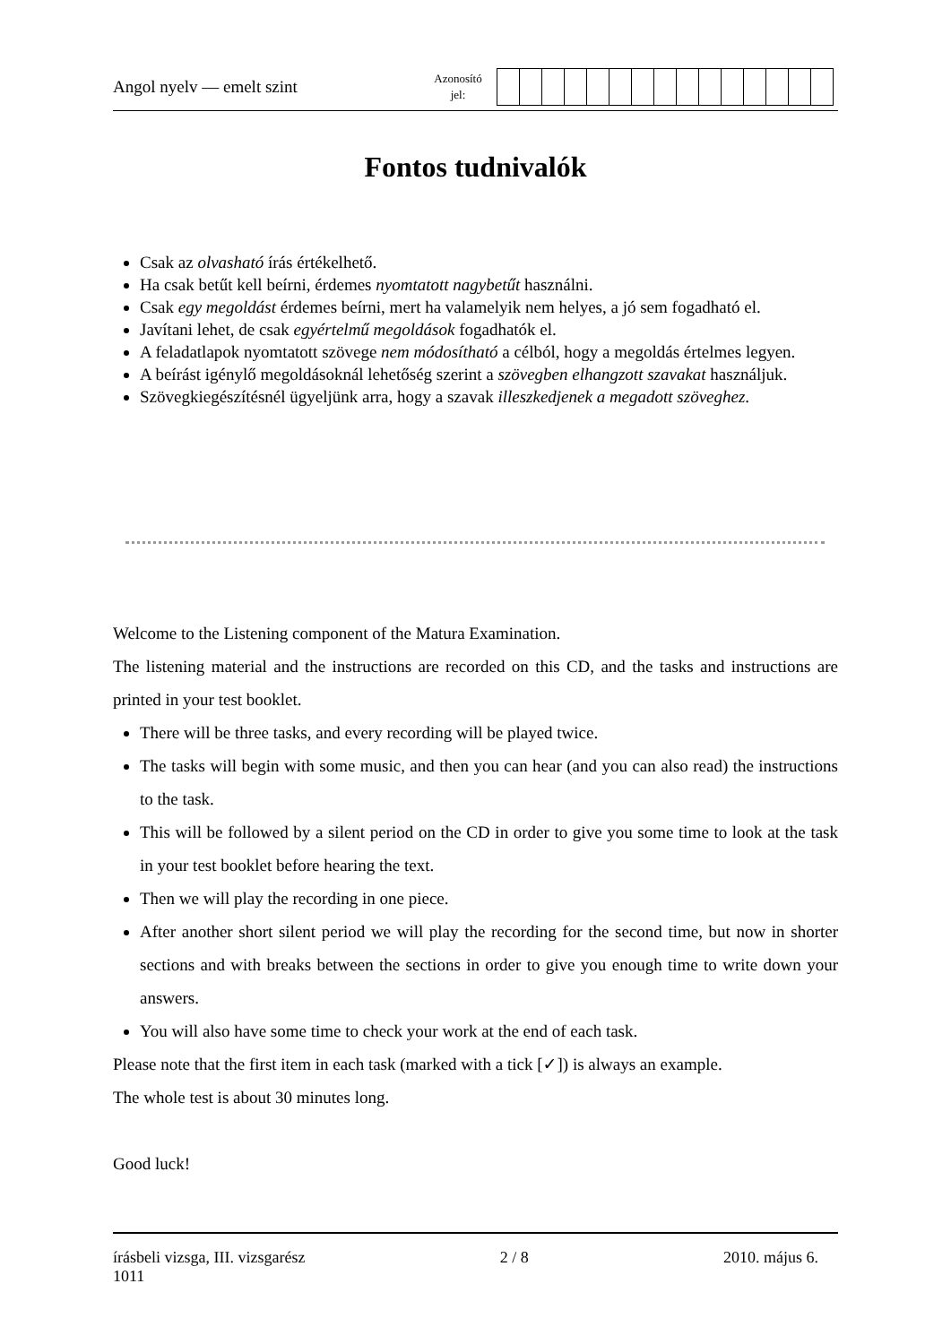Angol nyelv — emelt szint
Azonosító
jel:
Fontos tudnivalók
Csak az olvasható írás értékelhető.
Ha csak betűt kell beírni, érdemes nyomtatott nagybetűt használni.
Csak egy megoldást érdemes beírni, mert ha valamelyik nem helyes, a jó sem fogadható el.
Javítani lehet, de csak egyértelmű megoldások fogadhatók el.
A feladatlapok nyomtatott szövege nem módosítható a célból, hogy a megoldás értelmes legyen.
A beírást igénylő megoldásoknál lehetőség szerint a szövegben elhangzott szavakat használjuk.
Szövegkiegészítésnél ügyeljünk arra, hogy a szavak illeszkedjenek a megadott szöveghez.
Welcome to the Listening component of the Matura Examination.
The listening material and the instructions are recorded on this CD, and the tasks and instructions are printed in your test booklet.
There will be three tasks, and every recording will be played twice.
The tasks will begin with some music, and then you can hear (and you can also read) the instructions to the task.
This will be followed by a silent period on the CD in order to give you some time to look at the task in your test booklet before hearing the text.
Then we will play the recording in one piece.
After another short silent period we will play the recording for the second time, but now in shorter sections and with breaks between the sections in order to give you enough time to write down your answers.
You will also have some time to check your work at the end of each task.
Please note that the first item in each task (marked with a tick [✓]) is always an example.
The whole test is about 30 minutes long.
Good luck!
írásbeli vizsga, III. vizsgarész
1011
2 / 8 2010. május 6.